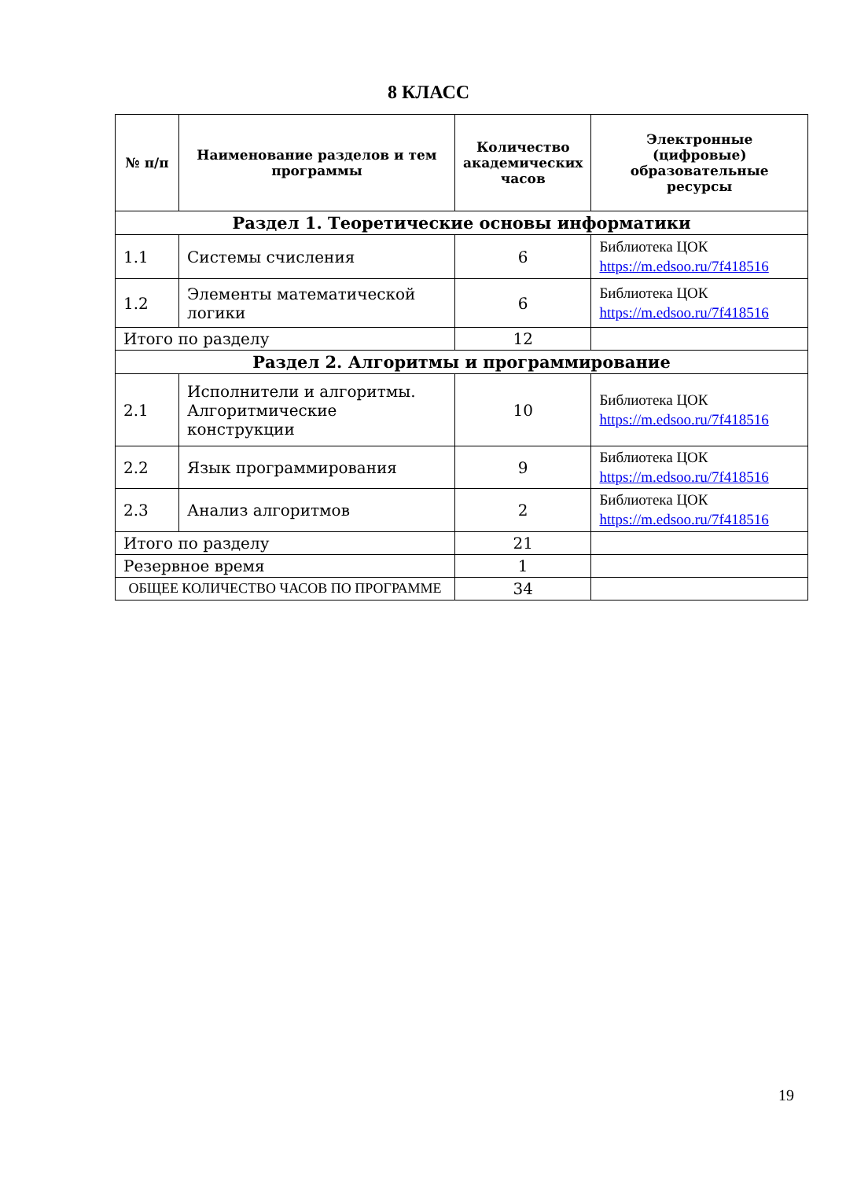8 КЛАСС
| № п/п | Наименование разделов и тем программы | Количество академических часов | Электронные (цифровые) образовательные ресурсы |
| --- | --- | --- | --- |
| Раздел 1. Теоретические основы информатики | | | |
| 1.1 | Системы счисления | 6 | Библиотека ЦОК https://m.edsoo.ru/7f418516 |
| 1.2 | Элементы математической логики | 6 | Библиотека ЦОК https://m.edsoo.ru/7f418516 |
| Итого по разделу | | 12 | |
| Раздел 2. Алгоритмы и программирование | | | |
| 2.1 | Исполнители и алгоритмы. Алгоритмические конструкции | 10 | Библиотека ЦОК https://m.edsoo.ru/7f418516 |
| 2.2 | Язык программирования | 9 | Библиотека ЦОК https://m.edsoo.ru/7f418516 |
| 2.3 | Анализ алгоритмов | 2 | Библиотека ЦОК https://m.edsoo.ru/7f418516 |
| Итого по разделу | | 21 | |
| Резервное время | | 1 | |
| ОБЩЕЕ КОЛИЧЕСТВО ЧАСОВ ПО ПРОГРАММЕ | | 34 | |
19